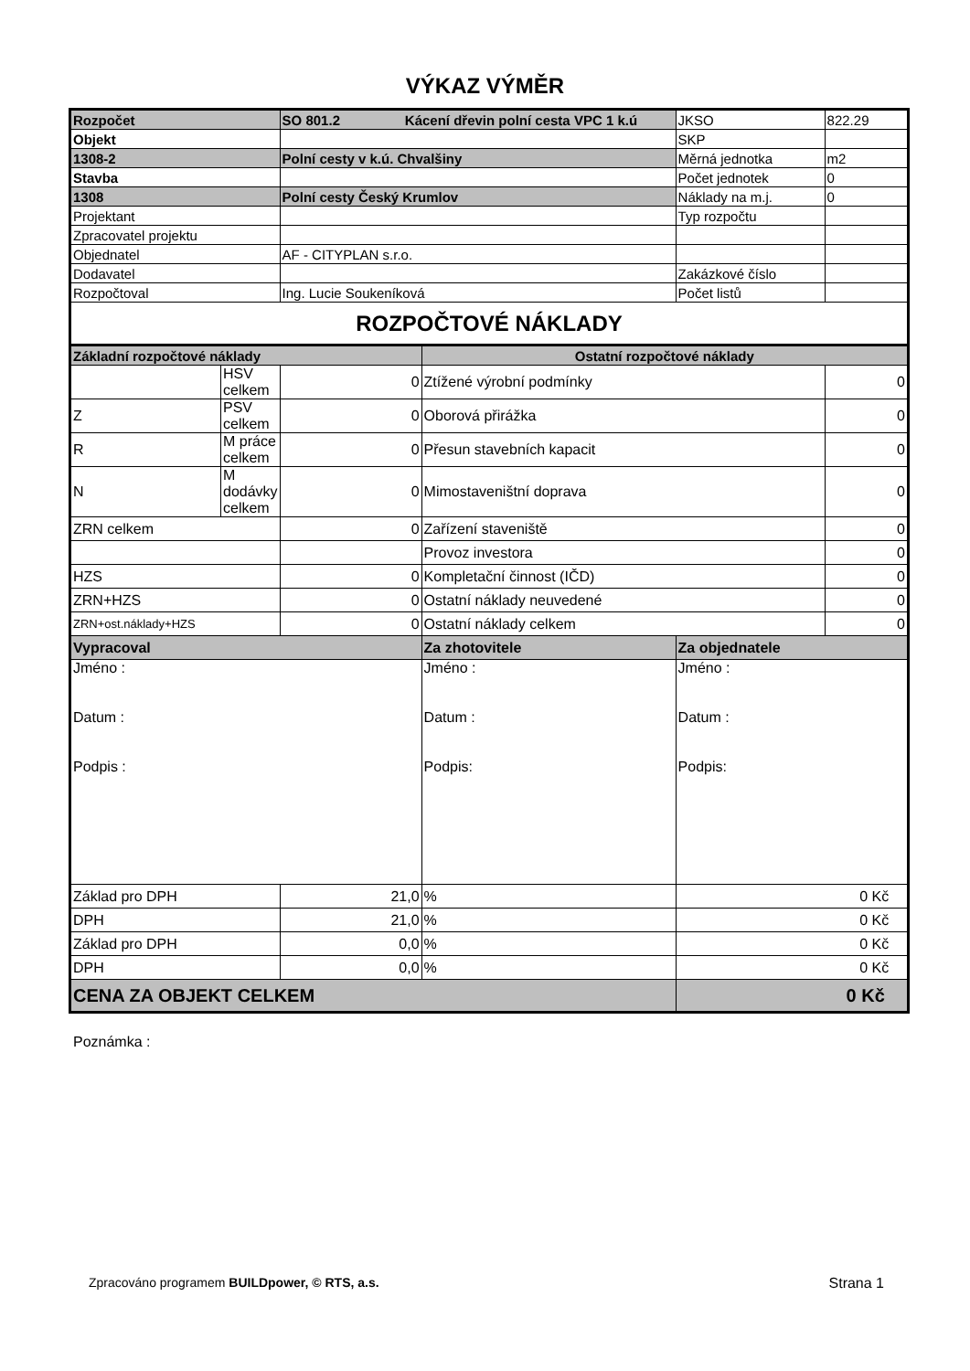VÝKAZ VÝMĚR
| Rozpočet | | SO 801.2 Kácení dřevin polní cesta VPC 1 k.ú | | | JKSO | 822.29 |
| Objekt | | | | | SKP | |
| 1308-2 | | Polní cesty v k.ú. Chvalšiny | | | Měrná jednotka | m2 |
| Stavba | | | | | Počet jednotek | 0 |
| 1308 | | Polní cesty Český Krumlov | | | Náklady na m.j. | 0 |
| Projektant | | | | | Typ rozpočtu | |
| Zpracovatel projektu | | | | | | |
| Objednatel | | AF - CITYPLAN s.r.o. | | | | |
| Dodavatel | | | | | Zakázkové číslo | |
| Rozpočtoval | | Ing. Lucie Soukeníková | | | Počet listů | |
| ROZPOČTOVÉ NÁKLADY | | | | | | |
| Základní rozpočtové náklady | | | | Ostatní rozpočtové náklady | | |
| | HSV celkem | | 0 | Ztížené výrobní podmínky | | 0 |
| Z | PSV celkem | | 0 | Oborová přirážka | | 0 |
| R | M práce celkem | | 0 | Přesun stavebních kapacit | | 0 |
| N | M dodávky celkem | | 0 | Mimostaveništní doprava | | 0 |
| ZRN celkem | | | 0 | Zařízení staveniště | | 0 |
| | | | | Provoz investora | | 0 |
| HZS | | | 0 | Kompletační činnost (IČD) | | 0 |
| ZRN+HZS | | | 0 | Ostatní náklady neuvedené | | 0 |
| ZRN+ost.náklady+HZS | | | 0 | Ostatní náklady celkem | | 0 |
| Vypracoval | | | | Za zhotovitele | Za objednatele | |
| Jméno : Datum : Podpis : | | | | Jméno : Datum : Podpis: | Jméno : Datum : Podpis: | |
| Základ pro DPH | | | 21,0 | % | 0 Kč | |
| DPH | | | 21,0 | % | 0 Kč | |
| Základ pro DPH | | | 0,0 | % | 0 Kč | |
| DPH | | | 0,0 | % | 0 Kč | |
| CENA ZA OBJEKT CELKEM | | | | | 0 Kč | |
Poznámka :
Zpracováno programem BUILDpower, © RTS, a.s. Strana 1